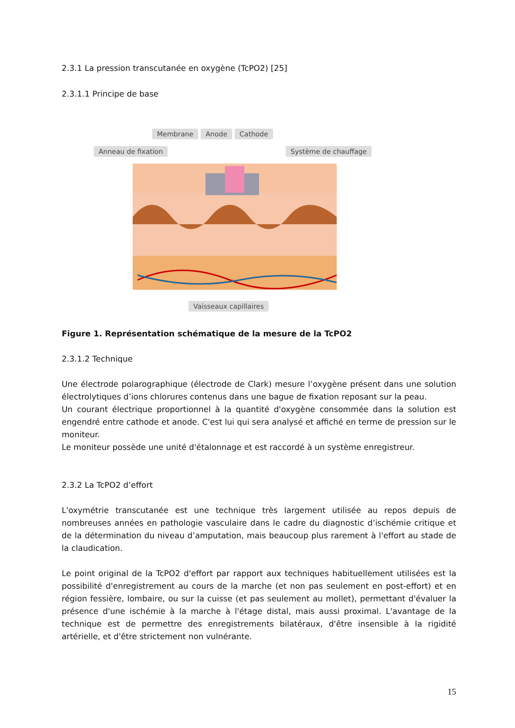2.3.1 La pression transcutanée en oxygène (TcPO2) [25]
2.3.1.1 Principe de base
Membrane Anode Cathode
Anneau de fixation Système de chauffage
Vaisseaux capillaires
Figure 1. Représentation schématique de la mesure de la TcPO2
2.3.1.2 Technique
Une électrode polarographique (électrode de Clark) mesure l’oxygène présent dans une solution électrolytiques d’ions chlorures contenus dans une bague de fixation reposant sur la peau.
Un courant électrique proportionnel à la quantité d'oxygène consommée dans la solution est engendré entre cathode et anode. C'est lui qui sera analysé et affiché en terme de pression sur le moniteur.
Le moniteur possède une unité d'étalonnage et est raccordé à un système enregistreur.
2.3.2 La TcPO2 d’effort
L'oxymétrie transcutanée est une technique très largement utilisée au repos depuis de nombreuses années en pathologie vasculaire dans le cadre du diagnostic d’ischémie critique et de la détermination du niveau d’amputation, mais beaucoup plus rarement à l'effort au stade de la claudication.
Le point original de la TcPO2 d'effort par rapport aux techniques habituellement utilisées est la possibilité d'enregistrement au cours de la marche (et non pas seulement en post-effort) et en région fessière, lombaire, ou sur la cuisse (et pas seulement au mollet), permettant d'évaluer la présence d'une ischémie à la marche à l'étage distal, mais aussi proximal. L'avantage de la technique est de permettre des enregistrements bilatéraux, d'être insensible à la rigidité artérielle, et d'être strictement non vulnérante.
15